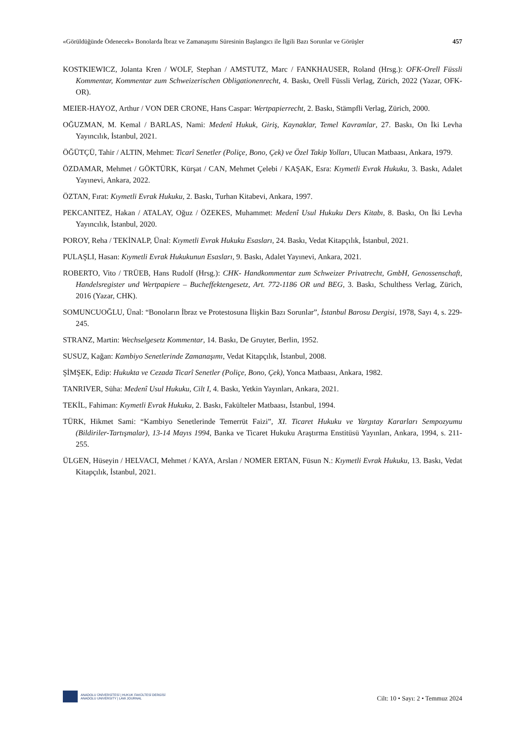«Görüldüğünde Ödenecek» Bonolarda İbraz ve Zamanaşımı Süresinin Başlangıcı ile İlgili Bazı Sorunlar ve Görüşler 457
KOSTKIEWICZ, Jolanta Kren / WOLF, Stephan / AMSTUTZ, Marc / FANKHAUSER, Roland (Hrsg.): OFK-Orell Füssli Kommentar, Kommentar zum Schweizerischen Obligationenrecht, 4. Baskı, Orell Füssli Verlag, Zürich, 2022 (Yazar, OFK- OR).
MEIER-HAYOZ, Arthur / VON DER CRONE, Hans Caspar: Wertpapierrecht, 2. Baskı, Stämpfli Verlag, Zürich, 2000.
OĞUZMAN, M. Kemal / BARLAS, Nami: Medenî Hukuk, Giriş, Kaynaklar, Temel Kavramlar, 27. Baskı, On İki Levha Yayıncılık, İstanbul, 2021.
ÖĞÜTÇÜ, Tahir / ALTIN, Mehmet: Ticarî Senetler (Poliçe, Bono, Çek) ve Özel Takip Yolları, Ulucan Matbaası, Ankara, 1979.
ÖZDAMAR, Mehmet / GÖKTÜRK, Kürşat / CAN, Mehmet Çelebi / KAŞAK, Esra: Kıymetli Evrak Hukuku, 3. Baskı, Adalet Yayınevi, Ankara, 2022.
ÖZTAN, Fırat: Kıymetli Evrak Hukuku, 2. Baskı, Turhan Kitabevi, Ankara, 1997.
PEKCANITEZ, Hakan / ATALAY, Oğuz / ÖZEKES, Muhammet: Medenî Usul Hukuku Ders Kitabı, 8. Baskı, On İki Levha Yayıncılık, İstanbul, 2020.
POROY, Reha / TEKİNALP, Ünal: Kıymetli Evrak Hukuku Esasları, 24. Baskı, Vedat Kitapçılık, İstanbul, 2021.
PULAŞLI, Hasan: Kıymetli Evrak Hukukunun Esasları, 9. Baskı, Adalet Yayınevi, Ankara, 2021.
ROBERTO, Vito / TRÜEB, Hans Rudolf (Hrsg.): CHK- Handkommentar zum Schweizer Privatrecht, GmbH, Genossenschaft, Handelsregister und Wertpapiere – Bucheffektengesetz, Art. 772-1186 OR und BEG, 3. Baskı, Schulthess Verlag, Zürich, 2016 (Yazar, CHK).
SOMUNCUOĞLU, Ünal: “Bonoların İbraz ve Protestosuna İlişkin Bazı Sorunlar”, İstanbul Barosu Dergisi, 1978, Sayı 4, s. 229-245.
STRANZ, Martin: Wechselgesetz Kommentar, 14. Baskı, De Gruyter, Berlin, 1952.
SUSUZ, Kağan: Kambiyo Senetlerinde Zamanaşımı, Vedat Kitapçılık, İstanbul, 2008.
ŞİMŞEK, Edip: Hukukta ve Cezada Ticarî Senetler (Poliçe, Bono, Çek), Yonca Matbaası, Ankara, 1982.
TANRIVER, Süha: Medenî Usul Hukuku, Cilt I, 4. Baskı, Yetkin Yayınları, Ankara, 2021.
TEKİL, Fahiman: Kıymetli Evrak Hukuku, 2. Baskı, Fakülteler Matbaası, İstanbul, 1994.
TÜRK, Hikmet Sami: “Kambiyo Senetlerinde Temerrüt Faizi”, XI. Ticaret Hukuku ve Yargıtay Kararları Sempozyumu (Bildiriler-Tartışmalar), 13-14 Mayıs 1994, Banka ve Ticaret Hukuku Araştırma Enstitüsü Yayınları, Ankara, 1994, s. 211-255.
ÜLGEN, Hüseyin / HELVACI, Mehmet / KAYA, Arslan / NOMER ERTAN, Füsun N.: Kıymetli Evrak Hukuku, 13. Baskı, Vedat Kitapçılık, İstanbul, 2021.
ANADOLU ÜNİVERSİTESİ | HUKUK FAKÜLTESİ DERGİSİ
ANADOLU UNIVERSITY | LAW JOURNAL
Cilt: 10 • Sayı: 2 • Temmuz 2024